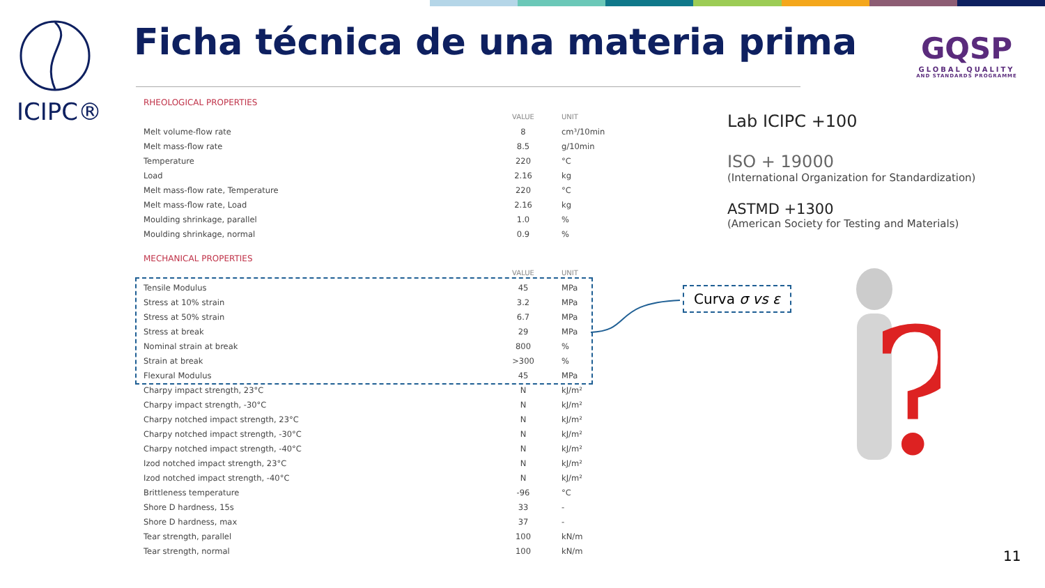ICIPC®
Ficha técnica de una materia prima
GQSP
GLOBAL QUALITY
AND STANDARDS PROGRAMME
| RHEOLOGICAL PROPERTIES | | |
| | VALUE | UNIT |
| Melt volume-flow rate | 8 | cm³/10min |
| Melt mass-flow rate | 8.5 | g/10min |
| Temperature | 220 | °C |
| Load | 2.16 | kg |
| Melt mass-flow rate, Temperature | 220 | °C |
| Melt mass-flow rate, Load | 2.16 | kg |
| Moulding shrinkage, parallel | 1.0 | % |
| Moulding shrinkage, normal | 0.9 | % |
| MECHANICAL PROPERTIES | | |
| | VALUE | UNIT |
| Tensile Modulus | 45 | MPa |
| Stress at 10% strain | 3.2 | MPa |
| Stress at 50% strain | 6.7 | MPa |
| Stress at break | 29 | MPa |
| Nominal strain at break | 800 | % |
| Strain at break | >300 | % |
| Flexural Modulus | 45 | MPa |
| Charpy impact strength, 23°C | N | kJ/m² |
| Charpy impact strength, -30°C | N | kJ/m² |
| Charpy notched impact strength, 23°C | N | kJ/m² |
| Charpy notched impact strength, -30°C | N | kJ/m² |
| Charpy notched impact strength, -40°C | N | kJ/m² |
| Izod notched impact strength, 23°C | N | kJ/m² |
| Izod notched impact strength, -40°C | N | kJ/m² |
| Brittleness temperature | -96 | °C |
| Shore D hardness, 15s | 33 | - |
| Shore D hardness, max | 37 | - |
| Tear strength, parallel | 100 | kN/m |
| Tear strength, normal | 100 | kN/m |
Lab ICIPC +100
ISO + 19000
(International Organization for Standardization)
ASTMD +1300
(American Society for Testing and Materials)
Curva σ vs ε
?
11